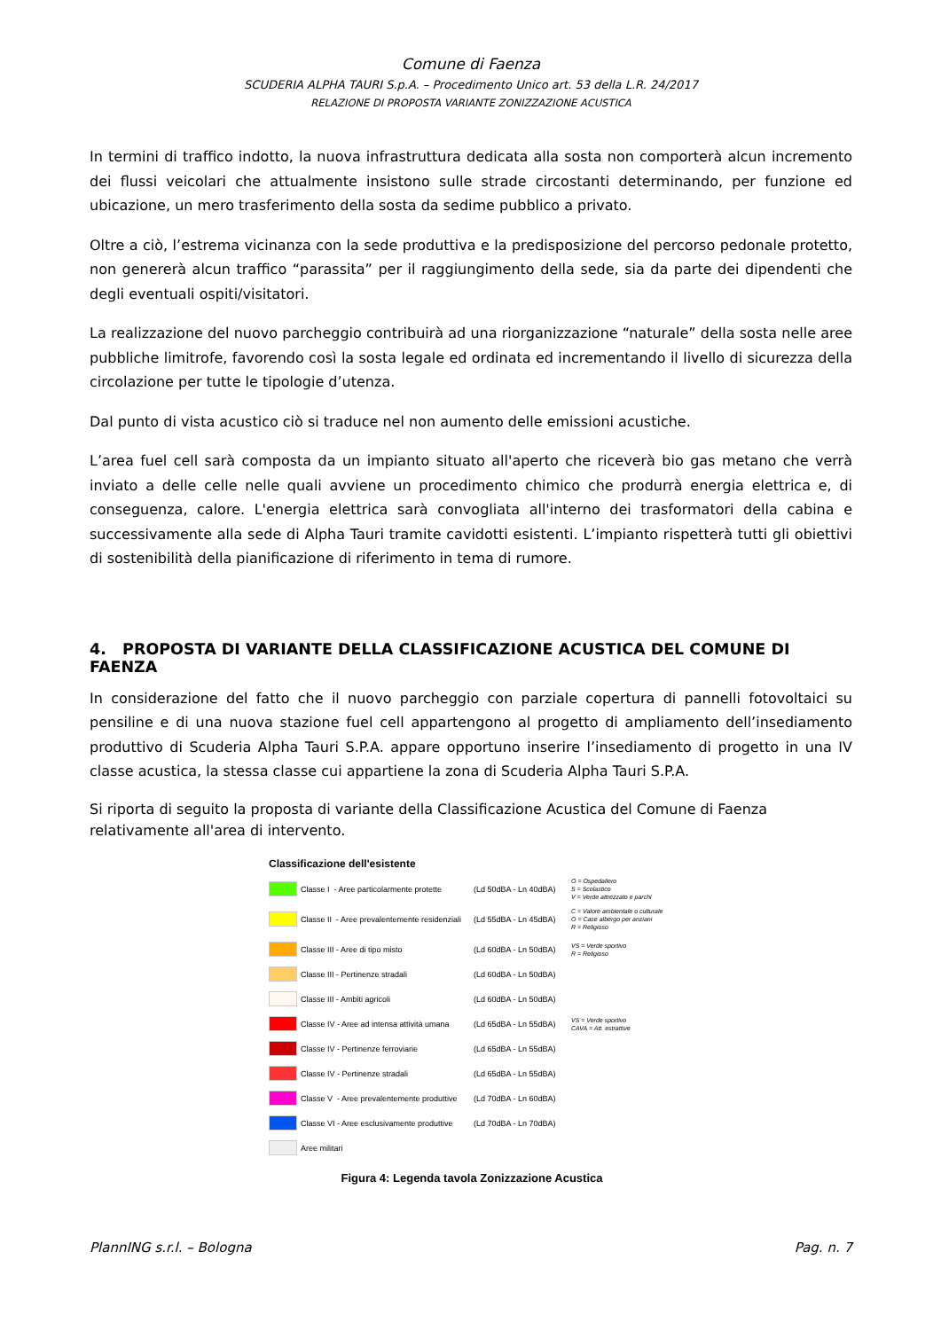Comune di Faenza
SCUDERIA ALPHA TAURI S.p.A. – Procedimento Unico art. 53 della L.R. 24/2017
RELAZIONE DI PROPOSTA VARIANTE ZONIZZAZIONE ACUSTICA
In termini di traffico indotto, la nuova infrastruttura dedicata alla sosta non comporterà alcun incremento dei flussi veicolari che attualmente insistono sulle strade circostanti determinando, per funzione ed ubicazione, un mero trasferimento della sosta da sedime pubblico a privato.
Oltre a ciò, l’estrema vicinanza con la sede produttiva e la predisposizione del percorso pedonale protetto, non genererà alcun traffico “parassita” per il raggiungimento della sede, sia da parte dei dipendenti che degli eventuali ospiti/visitatori.
La realizzazione del nuovo parcheggio contribuirà ad una riorganizzazione “naturale” della sosta nelle aree pubbliche limitrofe, favorendo così la sosta legale ed ordinata ed incrementando il livello di sicurezza della circolazione per tutte le tipologie d’utenza.
Dal punto di vista acustico ciò si traduce nel non aumento delle emissioni acustiche.
L’area fuel cell sarà composta da un impianto situato all'aperto che riceverà bio gas metano che verrà inviato a delle celle nelle quali avviene un procedimento chimico che produrrà energia elettrica e, di conseguenza, calore. L'energia elettrica sarà convogliata all'interno dei trasformatori della cabina e successivamente alla sede di Alpha Tauri tramite cavidotti esistenti. L’impianto rispetterà tutti gli obiettivi di sostenibilità della pianificazione di riferimento in tema di rumore.
4. PROPOSTA DI VARIANTE DELLA CLASSIFICAZIONE ACUSTICA DEL COMUNE DI FAENZA
In considerazione del fatto che il nuovo parcheggio con parziale copertura di pannelli fotovoltaici su pensiline e di una nuova stazione fuel cell appartengono al progetto di ampliamento dell’insediamento produttivo di Scuderia Alpha Tauri S.P.A. appare opportuno inserire l’insediamento di progetto in una IV classe acustica, la stessa classe cui appartiene la zona di Scuderia Alpha Tauri S.P.A.
Si riporta di seguito la proposta di variante della Classificazione Acustica del Comune di Faenza relativamente all'area di intervento.
Classificazione dell'esistente
Classe I - Aree particolarmente protette (Ld 50dBA - Ln 40dBA) O = Ospedaliero
S = Scolastico
V = Verde attrezzato e parchi
Classe II - Aree prevalentemente residenziali (Ld 55dBA - Ln 45dBA) C = Valore ambientale o culturale
O = Case albergo per anziani
R = Religioso
Classe III - Aree di tipo misto (Ld 60dBA - Ln 50dBA) VS = Verde sportivo
R = Religioso
Classe III - Pertinenze stradali (Ld 60dBA - Ln 50dBA)
Classe III - Ambiti agricoli (Ld 60dBA - Ln 50dBA)
Classe IV - Aree ad intensa attività umana (Ld 65dBA - Ln 55dBA) VS = Verde sportivo
CAVA = Att. estrattive
Classe IV - Pertinenze ferroviarie (Ld 65dBA - Ln 55dBA)
Classe IV - Pertinenze stradali (Ld 65dBA - Ln 55dBA)
Classe V - Aree prevalentemente produttive (Ld 70dBA - Ln 60dBA)
Classe VI - Aree esclusivamente produttive (Ld 70dBA - Ln 70dBA)
Aree militari
Figura 4: Legenda tavola Zonizzazione Acustica
PlannING s.r.l. – Bologna Pag. n. 7